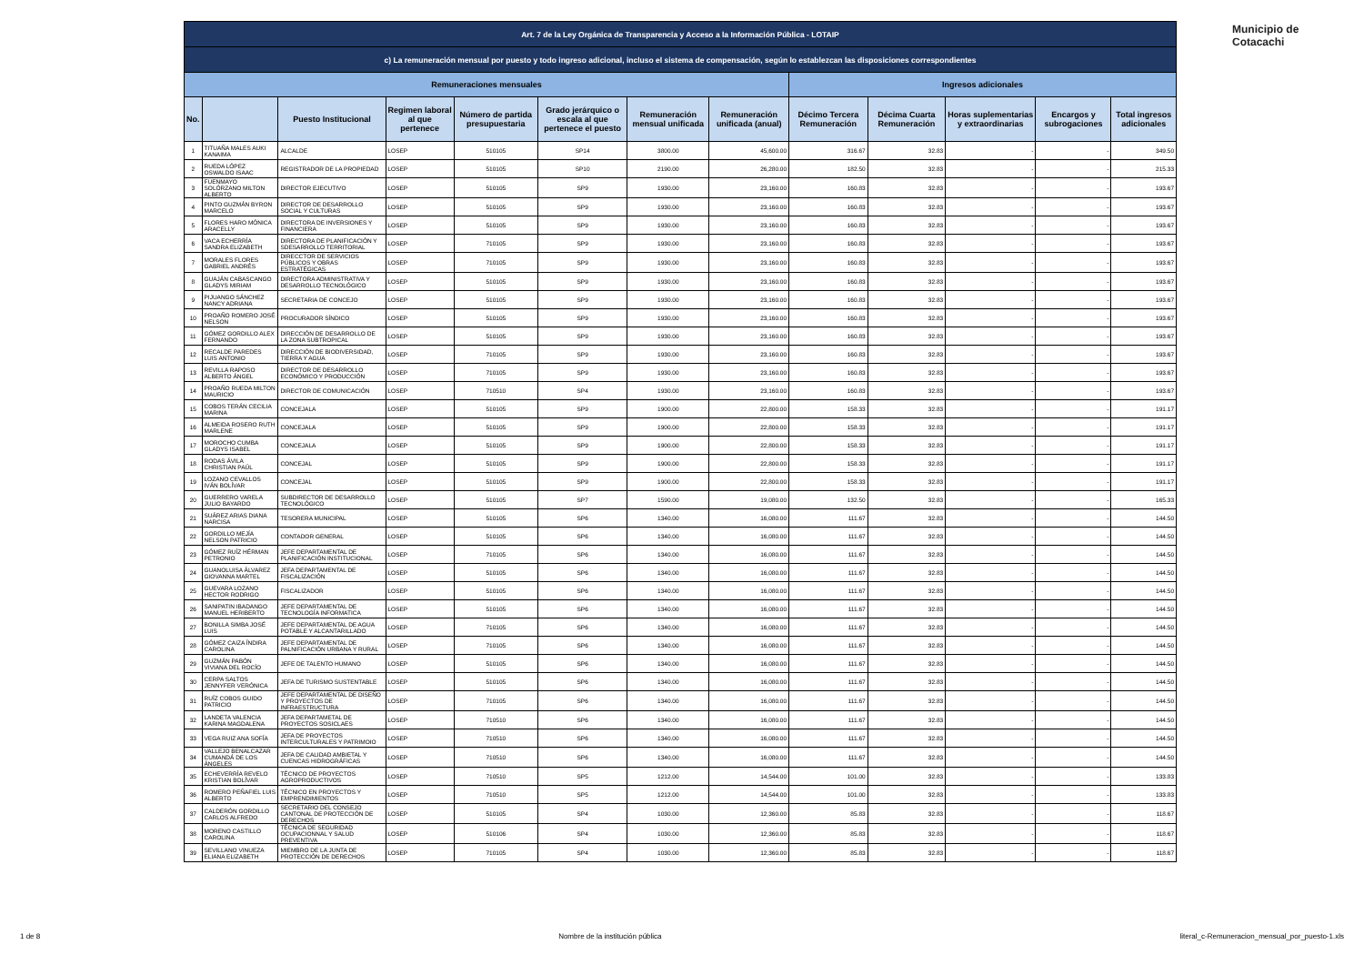Municipio de
Cotacachi
| Art. 7 de la Ley Orgánica de Transparencia y Acceso a la Información Pública - LOTAIP | | | | | | | | | | | | |
| c) La remuneración mensual por puesto y todo ingreso adicional, incluso el sistema de compensación, según lo establezcan las disposiciones correspondientes | | | | | | | | | | | | |
| Remuneraciones mensuales | | | | | | | | Ingresos adicionales | | | | |
| No. | | Puesto Institucional | Regimen laboral al que pertenece | Número de partida presupuestaria | Grado jerárquico o escala al que pertenece el puesto | Remuneración mensual unificada | Remuneración unificada (anual) | Décimo Tercera Remuneración | Décima Cuarta Remuneración | Horas suplementarias y extraordinarias | Encargos y subrogaciones | Total ingresos adicionales |
| 1 | TITUAÑA MALES AUKI KANAIMA | ALCALDE | LOSEP | 510105 | SP14 | 3800.00 | 45,600.00 | 316.67 | 32.83 | - | - | 349.50 |
| 2 | RUEDA LÓPEZ OSWALDO ISAAC | REGISTRADOR DE LA PROPIEDAD | LOSEP | 510105 | SP10 | 2190.00 | 26,280.00 | 182.50 | 32.83 | - | - | 215.33 |
| 3 | FUENMAYO SOLÓRZANO MILTON ALBERTO | DIRECTOR EJECUTIVO | LOSEP | 510105 | SP9 | 1930.00 | 23,160.00 | 160.83 | 32.83 | - | - | 193.67 |
| 4 | PINTO GUZMÁN BYRON MARCELO | DIRECTOR DE DESARROLLO SOCIAL Y CULTURAS | LOSEP | 510105 | SP9 | 1930.00 | 23,160.00 | 160.83 | 32.83 | - | - | 193.67 |
| 5 | FLORES HARO MÓNICA ARACELLY | DIRECTORA DE INVERSIONES Y FINANCIERA | LOSEP | 510105 | SP9 | 1930.00 | 23,160.00 | 160.83 | 32.83 | - | - | 193.67 |
| 6 | VACA ECHERRÍA SANDRA ELIZABETH | DIRECTORA DE PLANIFICACIÓN Y SDESARROLLO TERRITORIAL | LOSEP | 710105 | SP9 | 1930.00 | 23,160.00 | 160.83 | 32.83 | - | - | 193.67 |
| 7 | MORALES FLORES GABRIEL ANDRÉS | DIRECCTOR DE SERVICIOS PÚBLICOS Y OBRAS ESTRATÉGICAS | LOSEP | 710105 | SP9 | 1930.00 | 23,160.00 | 160.83 | 32.83 | - | - | 193.67 |
| 8 | GUAJÁN CABASCANGO GLADYS MIRIAM | DIRECTORA ADMINISTRATIVA Y DESARROLLO TECNOLÓGICO | LOSEP | 510105 | SP9 | 1930.00 | 23,160.00 | 160.83 | 32.83 | - | - | 193.67 |
| 9 | PIJUANGO SÁNCHEZ NANCY ADRIANA | SECRETARIA DE CONCEJO | LOSEP | 510105 | SP9 | 1930.00 | 23,160.00 | 160.83 | 32.83 | - | - | 193.67 |
| 10 | PROAÑO ROMERO JOSÉ NELSON | PROCURADOR SÍNDICO | LOSEP | 510105 | SP9 | 1930.00 | 23,160.00 | 160.83 | 32.83 | - | - | 193.67 |
| 11 | GÓMEZ GORDILLO ALEX FERNANDO | DIRECCIÓN DE DESARROLLO DE LA ZONA SUBTROPICAL | LOSEP | 510105 | SP9 | 1930.00 | 23,160.00 | 160.83 | 32.83 | - | - | 193.67 |
| 12 | RECALDE PAREDES LUIS ANTONIO | DIRECCIÓN DE BIODIVERSIDAD, TIERRA Y AGUA | LOSEP | 710105 | SP9 | 1930.00 | 23,160.00 | 160.83 | 32.83 | - | - | 193.67 |
| 13 | REVILLA RAPOSO ALBERTO ÁNGEL | DIRECTOR DE DESARROLLO ECONÓMICO Y PRODUCCIÓN | LOSEP | 710105 | SP9 | 1930.00 | 23,160.00 | 160.83 | 32.83 | - | - | 193.67 |
| 14 | PROAÑO RUEDA MILTON MAURICIO | DIRECTOR DE COMUNICACIÓN | LOSEP | 710510 | SP4 | 1930.00 | 23,160.00 | 160.83 | 32.83 | - | - | 193.67 |
| 15 | COBOS TERÁN CECILIA MARINA | CONCEJALA | LOSEP | 510105 | SP9 | 1900.00 | 22,800.00 | 158.33 | 32.83 | - | - | 191.17 |
| 16 | ALMEIDA ROSERO RUTH MARLENE | CONCEJALA | LOSEP | 510105 | SP9 | 1900.00 | 22,800.00 | 158.33 | 32.83 | - | - | 191.17 |
| 17 | MOROCHO CUMBA GLADYS ISABEL | CONCEJALA | LOSEP | 510105 | SP9 | 1900.00 | 22,800.00 | 158.33 | 32.83 | - | - | 191.17 |
| 18 | RODAS ÁVILA CHRISTIAN PAÚL | CONCEJAL | LOSEP | 510105 | SP9 | 1900.00 | 22,800.00 | 158.33 | 32.83 | - | - | 191.17 |
| 19 | LOZANO CEVALLOS IVÁN BOLÍVAR | CONCEJAL | LOSEP | 510105 | SP9 | 1900.00 | 22,800.00 | 158.33 | 32.83 | - | - | 191.17 |
| 20 | GUERRERO VARELA JULIO BAYARDO | SUBDIRECTOR DE DESARROLLO TECNOLÓGICO | LOSEP | 510105 | SP7 | 1590.00 | 19,080.00 | 132.50 | 32.83 | - | - | 165.33 |
| 21 | SUÁREZ ARIAS DIANA NARCISA | TESORERA MUNICIPAL | LOSEP | 510105 | SP6 | 1340.00 | 16,080.00 | 111.67 | 32.83 | - | - | 144.50 |
| 22 | GORDILLO MEJÍA NELSON PATRICIO | CONTADOR GENERAL | LOSEP | 510105 | SP6 | 1340.00 | 16,080.00 | 111.67 | 32.83 | - | - | 144.50 |
| 23 | GÓMEZ RUÍZ HÉRMAN PETRONIO | JEFE DEPARTAMENTAL DE PLANIFICACIÓN INSTITUCIONAL | LOSEP | 710105 | SP6 | 1340.00 | 16,080.00 | 111.67 | 32.83 | - | - | 144.50 |
| 24 | GUANOLUISA ÁLVAREZ GIOVANNA MARTEL | JEFA DEPARTAMENTAL DE FISCALIZACIÓN | LOSEP | 510105 | SP6 | 1340.00 | 16,080.00 | 111.67 | 32.83 | - | - | 144.50 |
| 25 | GUEVARA LOZANO HECTOR RODRIGO | FISCALIZADOR | LOSEP | 510105 | SP6 | 1340.00 | 16,080.00 | 111.67 | 32.83 | - | - | 144.50 |
| 26 | SANIPATIN IBADANGO MANUEL HERIBERTO | JEFE DEPARTAMENTAL DE TECNOLOGÍA INFORMATICA | LOSEP | 510105 | SP6 | 1340.00 | 16,080.00 | 111.67 | 32.83 | - | - | 144.50 |
| 27 | BONILLA SIMBA JOSÉ LUIS | JEFE DEPARTAMENTAL DE AGUA POTABLE Y ALCANTARILLADO | LOSEP | 710105 | SP6 | 1340.00 | 16,080.00 | 111.67 | 32.83 | - | - | 144.50 |
| 28 | GÓMEZ CAIZA ÍNDIRA CAROLINA | JEFE DEPARTAMENTAL DE PALNIFICACIÓN URBANA Y RURAL | LOSEP | 710105 | SP6 | 1340.00 | 16,080.00 | 111.67 | 32.83 | - | - | 144.50 |
| 29 | GUZMÁN PABÓN VIVIANA DEL ROCÍO | JEFE DE TALENTO HUMANO | LOSEP | 510105 | SP6 | 1340.00 | 16,080.00 | 111.67 | 32.83 | - | - | 144.50 |
| 30 | CERPA SALTOS JENNYFER VERÓNICA | JEFA DE TURISMO SUSTENTABLE | LOSEP | 510105 | SP6 | 1340.00 | 16,080.00 | 111.67 | 32.83 | - | - | 144.50 |
| 31 | RUÍZ COBOS GUIDO PATRICIO | JEFE DEPARTAMENTAL DE DISEÑO Y PROYECTOS DE INFRAESTRUCTURA | LOSEP | 710105 | SP6 | 1340.00 | 16,080.00 | 111.67 | 32.83 | - | - | 144.50 |
| 32 | LANDETA VALENCIA KARINA MAGDALENA | JEFA DEPARTAMETAL DE PROYECTOS SOSICLAES | LOSEP | 710510 | SP6 | 1340.00 | 16,080.00 | 111.67 | 32.83 | - | - | 144.50 |
| 33 | VEGA RUIZ ANA SOFÍA | JEFA DE PROYECTOS INTERCULTURALES Y PATRIMOIO | LOSEP | 710510 | SP6 | 1340.00 | 16,080.00 | 111.67 | 32.83 | - | - | 144.50 |
| 34 | VALLEJO BENALCAZAR CUMANDÁ DE LOS ÁNGELES | JEFA DE CALIDAD AMBIETAL Y CUENCAS HIDROGRÁFICAS | LOSEP | 710510 | SP6 | 1340.00 | 16,080.00 | 111.67 | 32.83 | - | - | 144.50 |
| 35 | ECHEVERRÍA REVELO KRISTIAN BOLÍVAR | TÉCNICO DE PROYECTOS AGROPRODUCTIVOS | LOSEP | 710510 | SP5 | 1212.00 | 14,544.00 | 101.00 | 32.83 | - | - | 133.83 |
| 36 | ROMERO PEÑAFIEL LUIS ALBERTO | TÉCNICO EN PROYECTOS Y EMPRENDIMIENTOS | LOSEP | 710510 | SP5 | 1212.00 | 14,544.00 | 101.00 | 32.83 | - | - | 133.83 |
| 37 | CALDERÓN GORDILLO CARLOS ALFREDO | SECRETARIO DEL CONSEJO CANTONAL DE PROTECCIÓN DE DERECHOS | LOSEP | 510105 | SP4 | 1030.00 | 12,360.00 | 85.83 | 32.83 | - | - | 118.67 |
| 38 | MORENO CASTILLO CAROLINA | TÉCNICA DE SEGURIDAD OCUPACIONNAL Y SALUD PREVENTIVA | LOSEP | 510106 | SP4 | 1030.00 | 12,360.00 | 85.83 | 32.83 | - | - | 118.67 |
| 39 | SEVILLANO VINUEZA ELIANA ELIZABETH | MIEMBRO DE LA JUNTA DE PROTECCIÓN DE DERECHOS | LOSEP | 710105 | SP4 | 1030.00 | 12,360.00 | 85.83 | 32.83 | - | - | 118.67 |
1 de 8 Nombre de la institución pública literal_c-Remuneracion_mensual_por_puesto-1.xls